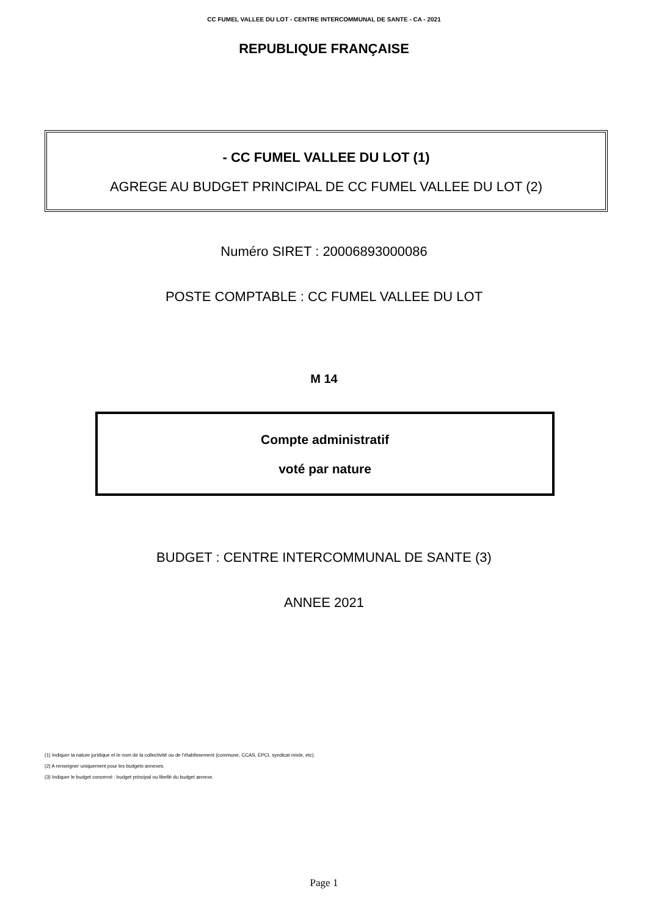CC FUMEL VALLEE DU LOT - CENTRE INTERCOMMUNAL DE SANTE - CA - 2021
REPUBLIQUE FRANÇAISE
- CC FUMEL VALLEE DU LOT (1)
AGREGE AU BUDGET PRINCIPAL DE CC FUMEL VALLEE DU LOT (2)
Numéro SIRET : 20006893000086
POSTE COMPTABLE : CC FUMEL VALLEE DU LOT
M 14
Compte administratif
voté par nature
BUDGET : CENTRE INTERCOMMUNAL DE SANTE (3)
ANNEE 2021
(1) Indiquer la nature juridique et le nom de la collectivité ou de l’établissement (commune, CCAS, EPCI, syndicat mixte, etc).
(2) A renseigner uniquement pour les budgets annexes.
(3) Indiquer le budget concerné : budget principal ou libellé du budget annexe.
Page 1